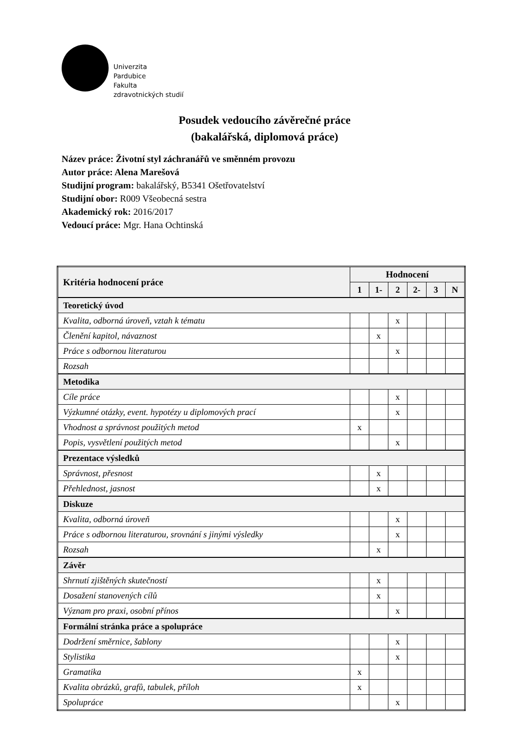Univerzita
Pardubice
Fakulta
zdravotnických studií
Posudek vedoucího závěrečné práce
(bakalářská, diplomová práce)
Název práce: Životní styl záchranářů ve směnném provozu
Autor práce: Alena Marešová
Studijní program: bakalářský, B5341 Ošetřovatelství
Studijní obor: R009 Všeobecná sestra
Akademický rok: 2016/2017
Vedoucí práce: Mgr. Hana Ochtinská
| Kritéria hodnocení práce | Hodnocení | | | | | |
| --- | --- | --- | --- | --- | --- | --- |
| | 1 | 1- | 2 | 2- | 3 | N |
| Teoretický úvod | | | | | | |
| Kvalita, odborná úroveň, vztah k tématu | | | x | | | |
| Členění kapitol, návaznost | | x | | | | |
| Práce s odbornou literaturou | | | x | | | |
| Rozsah | | | | | | |
| Metodika | | | | | | |
| Cíle práce | | | x | | | |
| Výzkumné otázky, event. hypotézy u diplomových prací | | | x | | | |
| Vhodnost a správnost použitých metod | x | | | | | |
| Popis, vysvětlení použitých metod | | | x | | | |
| Prezentace výsledků | | | | | | |
| Správnost, přesnost | | x | | | | |
| Přehlednost, jasnost | | x | | | | |
| Diskuze | | | | | | |
| Kvalita, odborná úroveň | | | x | | | |
| Práce s odbornou literaturou, srovnání s jinými výsledky | | | x | | | |
| Rozsah | | x | | | | |
| Závěr | | | | | | |
| Shrnutí zjištěných skutečností | | x | | | | |
| Dosažení stanovených cílů | | x | | | | |
| Význam pro praxi, osobní přínos | | | x | | | |
| Formální stránka práce a spolupráce | | | | | | |
| Dodržení směrnice, šablony | | | x | | | |
| Stylistika | | | x | | | |
| Gramatika | x | | | | | |
| Kvalita obrázků, grafů, tabulek, příloh | x | | | | | |
| Spolupráce | | | x | | | |